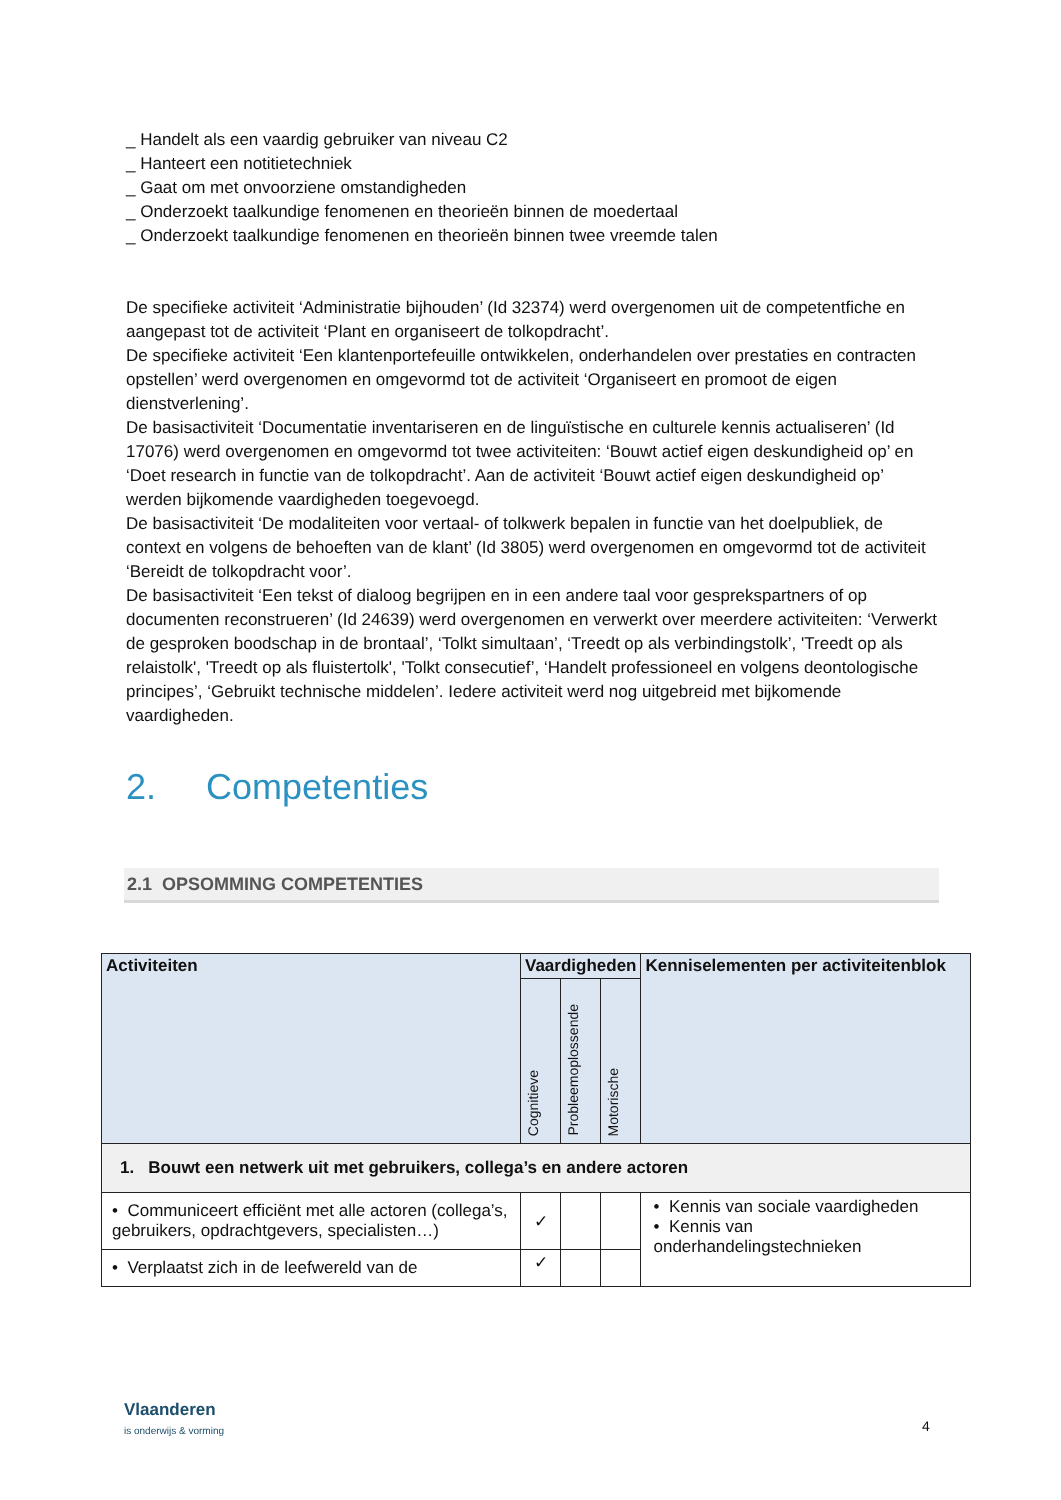_ Handelt als een vaardig gebruiker van niveau C2
_ Hanteert een notitietechniek
_ Gaat om met onvoorziene omstandigheden
_ Onderzoekt taalkundige fenomenen en theorieën binnen de moedertaal
_ Onderzoekt taalkundige fenomenen en theorieën binnen twee vreemde talen
De specifieke activiteit ‘Administratie bijhouden’ (Id 32374) werd overgenomen uit de competentfiche en aangepast tot de activiteit ‘Plant en organiseert de tolkopdracht’.
De specifieke activiteit ‘Een klantenportefeuille ontwikkelen, onderhandelen over prestaties en contracten opstellen’ werd overgenomen en omgevormd tot de activiteit ‘Organiseert en promoot de eigen dienstverlening’.
De basisactiviteit ‘Documentatie inventariseren en de linguïstische en culturele kennis actualiseren’ (Id 17076) werd overgenomen en omgevormd tot twee activiteiten: ‘Bouwt actief eigen deskundigheid op’ en ‘Doet research in functie van de tolkopdracht’. Aan de activiteit ‘Bouwt actief eigen deskundigheid op’ werden bijkomende vaardigheden toegevoegd.
De basisactiviteit ‘De modaliteiten voor vertaal- of tolkwerk bepalen in functie van het doelpubliek, de context en volgens de behoeften van de klant’ (Id 3805) werd overgenomen en omgevormd tot de activiteit ‘Bereidt de tolkopdracht voor’.
De basisactiviteit ‘Een tekst of dialoog begrijpen en in een andere taal voor gesprekspartners of op documenten reconstrueren’ (Id 24639) werd overgenomen en verwerkt over meerdere activiteiten: ‘Verwerkt de gesproken boodschap in de brontaal’, ‘Tolkt simultaan’, ‘Treedt op als verbindingstolk’, 'Treedt op als relaistolk', 'Treedt op als fluistertolk', 'Tolkt consecutief’, ‘Handelt professioneel en volgens deontologische principes’, ‘Gebruikt technische middelen’. Iedere activiteit werd nog uitgebreid met bijkomende vaardigheden.
2. Competenties
2.1 OPSOMMING COMPETENTIES
| Activiteiten | Vaardigheden | | | Kenniselementen per activiteitenblok |
| --- | --- | --- | --- | --- |
| | Cognitieve | Probleemoplossende | Motorische | |
| 1. Bouwt een netwerk uit met gebruikers, collega’s en andere actoren | | | | |
| • Communiceert efficiënt met alle actoren (collega’s, gebruikers, opdrachtgevers, specialisten…) | ✓ | | | • Kennis van sociale vaardigheden • Kennis van onderhandelingstechnieken |
| • Verplaatst zich in de leefwereld van de | ✓ | | | |
Vlaanderen
is onderwijs & vorming
4